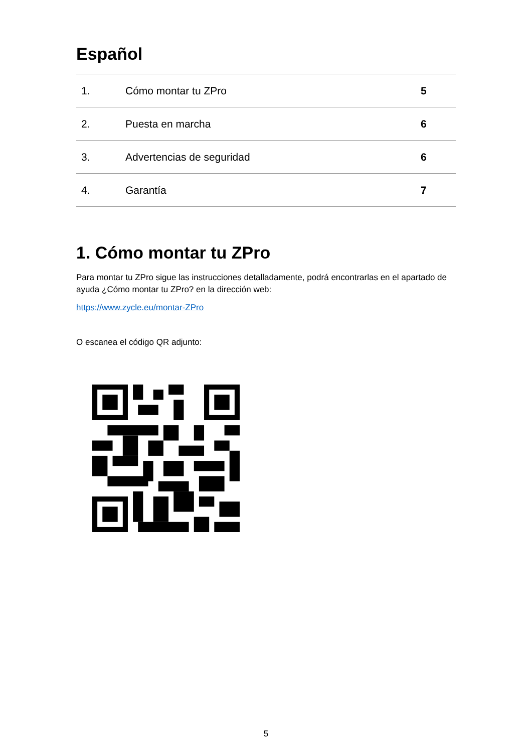Español
| 1. | Cómo montar tu ZPro | 5 |
| 2. | Puesta en marcha | 6 |
| 3. | Advertencias de seguridad | 6 |
| 4. | Garantía | 7 |
1. Cómo montar tu ZPro
Para montar tu ZPro sigue las instrucciones detalladamente, podrá encontrarlas en el apartado de ayuda ¿Cómo montar tu ZPro? en la dirección web:
https://www.zycle.eu/montar-ZPro
O escanea el código QR adjunto:
5